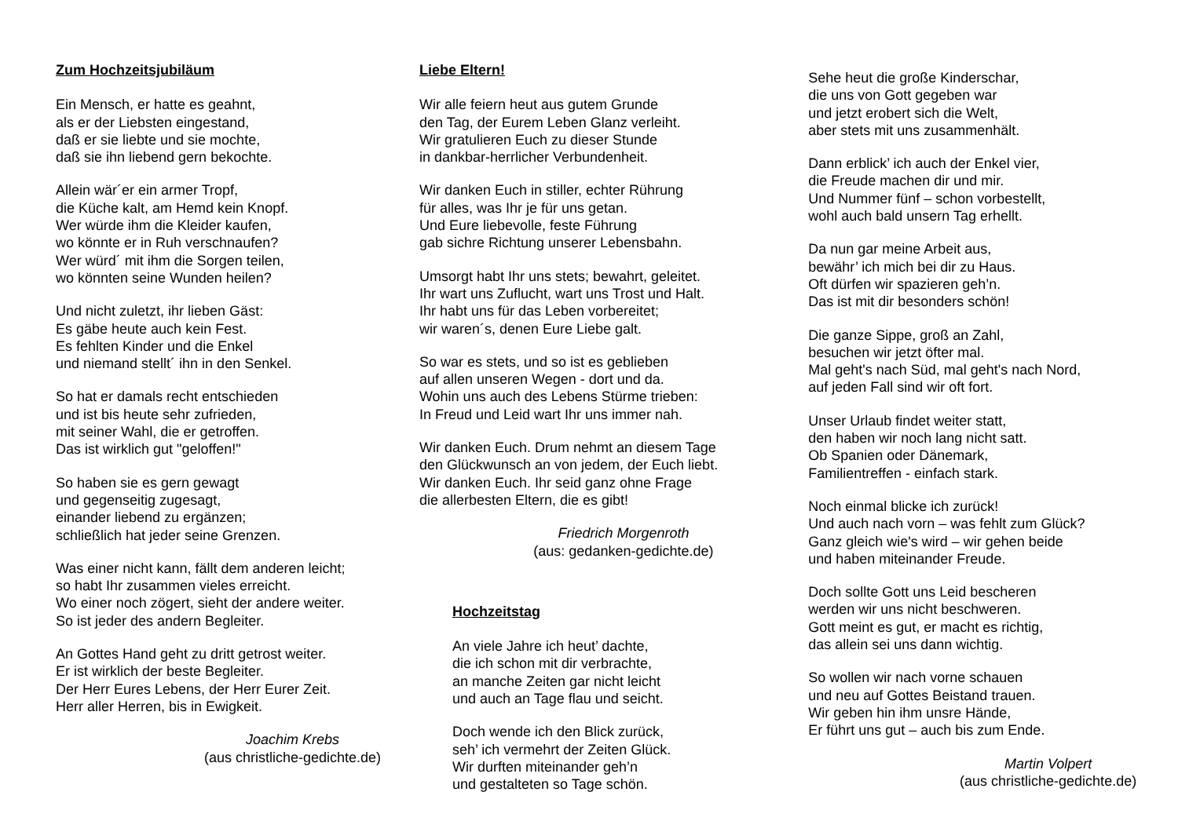Zum Hochzeitsjubiläum
Ein Mensch, er hatte es geahnt,
als er der Liebsten eingestand,
daß er sie liebte und sie mochte,
daß sie ihn liebend gern bekochte.
Allein wär´er ein armer Tropf,
die Küche kalt, am Hemd kein Knopf.
Wer würde ihm die Kleider kaufen,
wo könnte er in Ruh verschnaufen?
Wer würd´ mit ihm die Sorgen teilen,
wo könnten seine Wunden heilen?
Und nicht zuletzt, ihr lieben Gäst:
Es gäbe heute auch kein Fest.
Es fehlten Kinder und die Enkel
und niemand stellt´ ihn in den Senkel.
So hat er damals recht entschieden
und ist bis heute sehr zufrieden,
mit seiner Wahl, die er getroffen.
Das ist wirklich gut "geloffen!"
So haben sie es gern gewagt
und gegenseitig zugesagt,
einander liebend zu ergänzen;
schließlich hat jeder seine Grenzen.
Was einer nicht kann, fällt dem anderen leicht;
so habt Ihr zusammen vieles erreicht.
Wo einer noch zögert, sieht der andere weiter.
So ist jeder des andern Begleiter.
An Gottes Hand geht zu dritt getrost weiter.
Er ist wirklich der beste Begleiter.
Der Herr Eures Lebens, der Herr Eurer Zeit.
Herr aller Herren, bis in Ewigkeit.
Joachim Krebs
(aus christliche-gedichte.de)
Liebe Eltern!
Wir alle feiern heut aus gutem Grunde
den Tag, der Eurem Leben Glanz verleiht.
Wir gratulieren Euch zu dieser Stunde
in dankbar-herrlicher Verbundenheit.
Wir danken Euch in stiller, echter Rührung
für alles, was Ihr je für uns getan.
Und Eure liebevolle, feste Führung
gab sichre Richtung unserer Lebensbahn.
Umsorgt habt Ihr uns stets; bewahrt, geleitet.
Ihr wart uns Zuflucht, wart uns Trost und Halt.
Ihr habt uns für das Leben vorbereitet;
wir waren´s, denen Eure Liebe galt.
So war es stets, und so ist es geblieben
auf allen unseren Wegen - dort und da.
Wohin uns auch des Lebens Stürme trieben:
In Freud und Leid wart Ihr uns immer nah.
Wir danken Euch. Drum nehmt an diesem Tage
den Glückwunsch an von jedem, der Euch liebt.
Wir danken Euch. Ihr seid ganz ohne Frage
die allerbesten Eltern, die es gibt!
Friedrich Morgenroth
(aus: gedanken-gedichte.de)
Hochzeitstag
An viele Jahre ich heut’ dachte,
die ich schon mit dir verbrachte,
an manche Zeiten gar nicht leicht
und auch an Tage flau und seicht.
Doch wende ich den Blick zurück,
seh’ ich vermehrt der Zeiten Glück.
Wir durften miteinander geh’n
und gestalteten so Tage schön.
Sehe heut die große Kinderschar,
die uns von Gott gegeben war
und jetzt erobert sich die Welt,
aber stets mit uns zusammenhält.
Dann erblick’ ich auch der Enkel vier,
die Freude machen dir und mir.
Und Nummer fünf – schon vorbestellt,
wohl auch bald unsern Tag erhellt.
Da nun gar meine Arbeit aus,
bewähr’ ich mich bei dir zu Haus.
Oft dürfen wir spazieren geh’n.
Das ist mit dir besonders schön!
Die ganze Sippe, groß an Zahl,
besuchen wir jetzt öfter mal.
Mal geht's nach Süd, mal geht's nach Nord,
auf jeden Fall sind wir oft fort.
Unser Urlaub findet weiter statt,
den haben wir noch lang nicht satt.
Ob Spanien oder Dänemark,
Familientreffen - einfach stark.
Noch einmal blicke ich zurück!
Und auch nach vorn – was fehlt zum Glück?
Ganz gleich wie's wird – wir gehen beide
und haben miteinander Freude.
Doch sollte Gott uns Leid bescheren
werden wir uns nicht beschweren.
Gott meint es gut, er macht es richtig,
das allein sei uns dann wichtig.
So wollen wir nach vorne schauen
und neu auf Gottes Beistand trauen.
Wir geben hin ihm unsre Hände,
Er führt uns gut – auch bis zum Ende.
Martin Volpert
(aus christliche-gedichte.de)